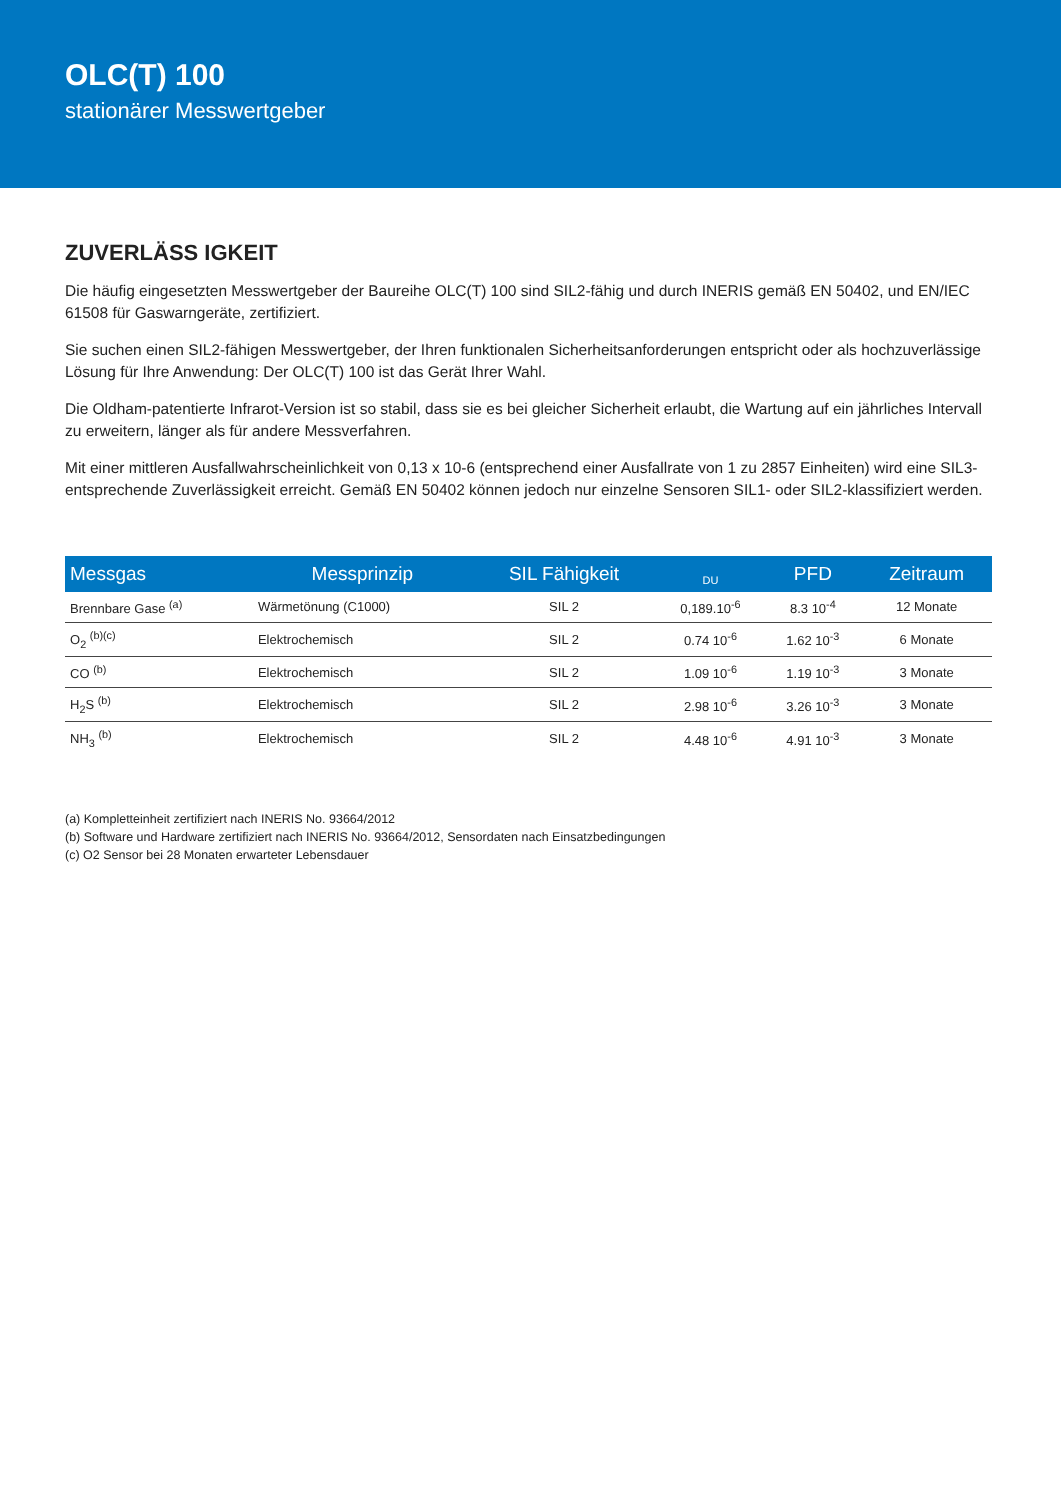OLC(T) 100
stationärer Messwertgeber
ZUVERLÄSS IGKEIT
Die häufig eingesetzten Messwertgeber der Baureihe OLC(T) 100 sind SIL2-fähig und durch INERIS gemäß EN 50402, und EN/IEC 61508 für Gaswarngeräte, zertifiziert.
Sie suchen einen SIL2-fähigen Messwertgeber, der Ihren funktionalen Sicherheitsanforderungen entspricht oder als hochzuverlässige Lösung für Ihre Anwendung: Der OLC(T) 100 ist das Gerät Ihrer Wahl.
Die Oldham-patentierte Infrarot-Version ist so stabil, dass sie es bei gleicher Sicherheit erlaubt, die Wartung auf ein jährliches Intervall zu erweitern, länger als für andere Messverfahren.
Mit einer mittleren Ausfallwahrscheinlichkeit von 0,13 x 10-6 (entsprechend einer Ausfallrate von 1 zu 2857 Einheiten) wird eine SIL3-entsprechende Zuverlässigkeit erreicht. Gemäß EN 50402 können jedoch nur einzelne Sensoren SIL1- oder SIL2-klassifiziert werden.
| Messgas | Messprinzip | SIL Fähigkeit | <sub>DU</sub> | PFD | Zeitraum |
| --- | --- | --- | --- | --- | --- |
| Brennbare Gase <sup>(a)</sup> | Wärmetönung (C1000) | SIL 2 | 0,189.10<sup>-6</sup> | 8.3 10<sup>-4</sup> | 12 Monate |
| O<sub>2</sub> <sup>(b)(c)</sup> | Elektrochemisch | SIL 2 | 0.74 10<sup>-6</sup> | 1.62 10<sup>-3</sup> | 6 Monate |
| CO <sup>(b)</sup> | Elektrochemisch | SIL 2 | 1.09 10<sup>-6</sup> | 1.19 10<sup>-3</sup> | 3 Monate |
| H<sub>2</sub>S <sup>(b)</sup> | Elektrochemisch | SIL 2 | 2.98 10<sup>-6</sup> | 3.26 10<sup>-3</sup> | 3 Monate |
| NH<sub>3</sub> <sup>(b)</sup> | Elektrochemisch | SIL 2 | 4.48 10<sup>-6</sup> | 4.91 10<sup>-3</sup> | 3 Monate |
(a) Kompletteinheit zertifiziert nach INERIS No. 93664/2012
(b) Software und Hardware zertifiziert nach INERIS No. 93664/2012, Sensordaten nach Einsatzbedingungen
(c) O2 Sensor bei 28 Monaten erwarteter Lebensdauer